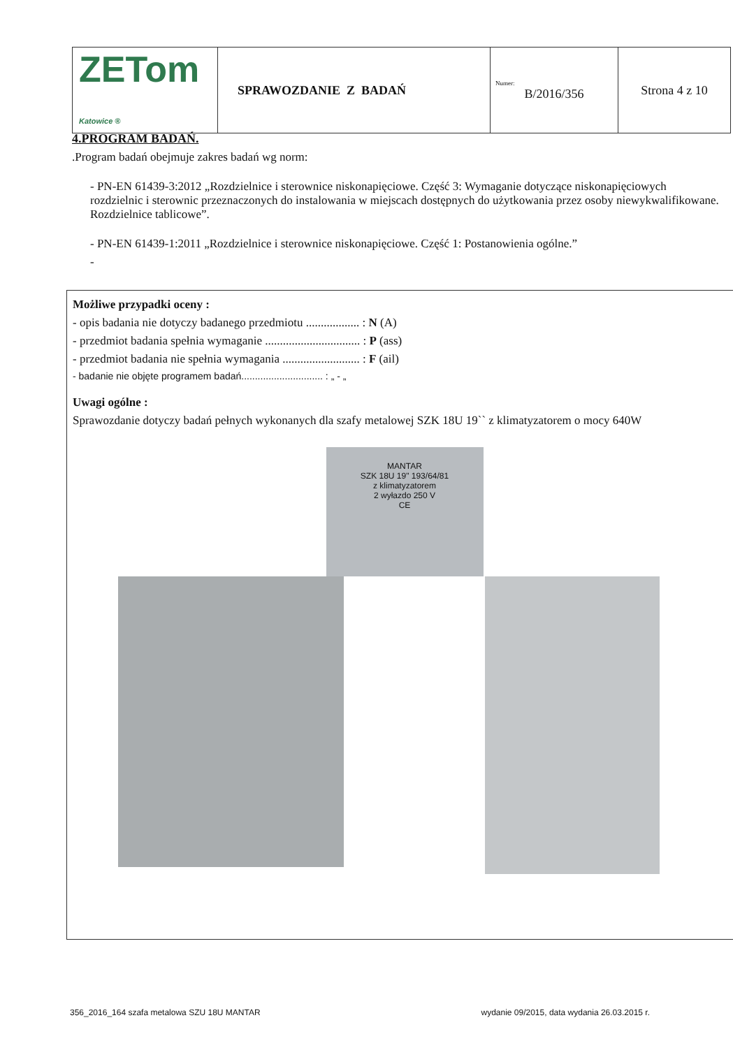| ZETom Katowice ® | SPRAWOZDANIE Z BADAŃ | Numer: B/2016/356 | Strona 4 z 10 |
4.PROGRAM BADAŃ.
.Program badań obejmuje zakres badań wg norm:
- PN-EN 61439-3:2012 „Rozdzielnice i sterownice niskonapięciowe. Część 3: Wymaganie dotyczące niskonapięciowych rozdzielnic i sterownic przeznaczonych do instalowania w miejscach dostępnych do użytkowania przez osoby niewykwalifikowane. Rozdzielnice tablicowe”.
- PN-EN 61439-1:2011 „Rozdzielnice i sterownice niskonapięciowe. Część 1: Postanowienia ogólne.”
-
Możliwe przypadki oceny :
- opis badania nie dotyczy badanego przedmiotu .................. : N (A)
- przedmiot badania spełnia wymaganie ................................ : P (ass)
- przedmiot badania nie spełnia wymagania .......................... : F (ail)
- badanie nie objęte programem badań.............................. : „ - „
Uwagi ogólne :
Sprawozdanie dotyczy badań pełnych wykonanych dla szafy metalowej SZK 18U 19`` z klimatyzatorem o mocy 640W
MANTAR
SZK 18U 19" 193/64/81
z klimatyzatorem
2 wyłazdo 250 V
CE
356_2016_164 szafa metalowa SZU 18U MANTAR wydanie 09/2015, data wydania 26.03.2015 r.